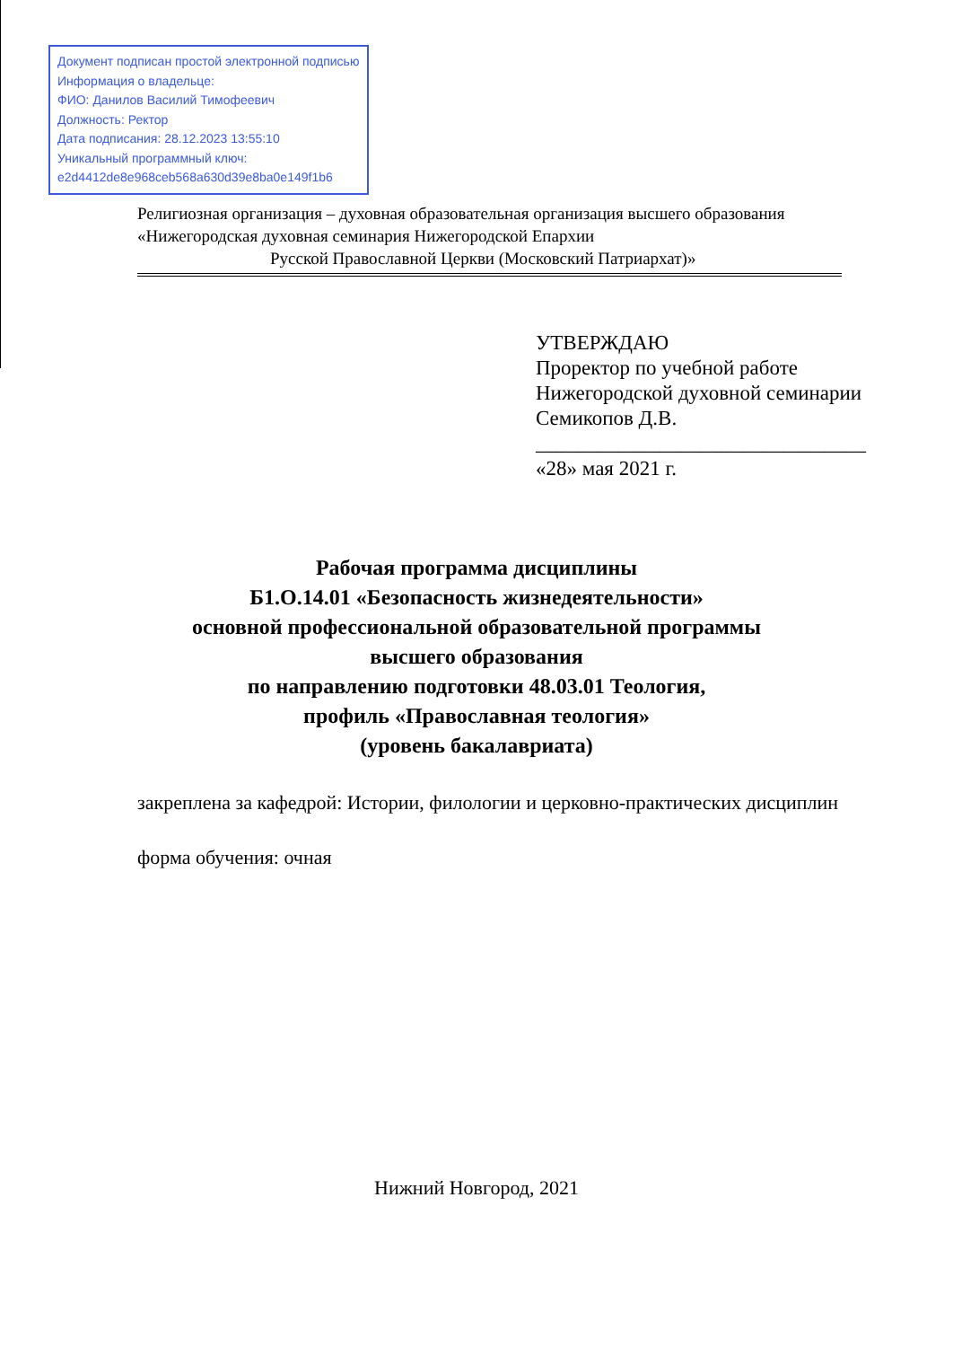Документ подписан простой электронной подписью
Информация о владельце:
ФИО: Данилов Василий Тимофеевич
Должность: Ректор
Дата подписания: 28.12.2023 13:55:10
Уникальный программный ключ:
e2d4412de8e968ceb568a630d39e8ba0e149f1b6
Религиозная организация – духовная образовательная организация высшего образования
«Нижегородская духовная семинария Нижегородской Епархии
Русской Православной Церкви (Московский Патриархат)»
УТВЕРЖДАЮ
Проректор по учебной работе
Нижегородской духовной семинарии
Семикопов Д.В.
________________________________
«28» мая 2021 г.
Рабочая программа дисциплины
Б1.О.14.01 «Безопасность жизнедеятельности»
основной профессиональной образовательной программы
высшего образования
по направлению подготовки 48.03.01 Теология,
профиль «Православная теология»
(уровень бакалавриата)
закреплена за кафедрой: Истории, филологии и церковно-практических дисциплин
форма обучения: очная
Нижний Новгород, 2021